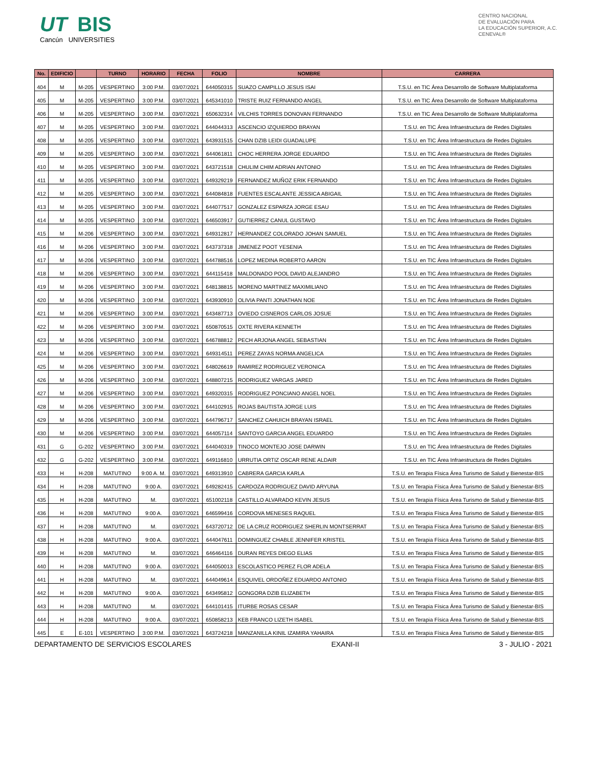UT BIS
Cancún UNIVERSITIES
CENTRO NACIONAL
DE EVALUACIÓN PARA
LA EDUCACIÓN SUPERIOR, A.C.
CENEVAL®
| No. | EDIFICIO | | TURNO | HORARIO | FECHA | FOLIO | NOMBRE | CARRERA |
| --- | --- | --- | --- | --- | --- | --- | --- | --- |
| 404 | M | M-205 | VESPERTINO | 3:00 P.M. | 03/07/2021 | 644050315 | SUAZO CAMPILLO JESUS ISAI | T.S.U. en TIC Área Desarrollo de Software Multiplataforma |
| 405 | M | M-205 | VESPERTINO | 3:00 P.M. | 03/07/2021 | 645341010 | TRISTE RUIZ FERNANDO ANGEL | T.S.U. en TIC Área Desarrollo de Software Multiplataforma |
| 406 | M | M-205 | VESPERTINO | 3:00 P.M. | 03/07/2021 | 650632314 | VILCHIS TORRES DONOVAN FERNANDO | T.S.U. en TIC Área Desarrollo de Software Multiplataforma |
| 407 | M | M-205 | VESPERTINO | 3:00 P.M. | 03/07/2021 | 644044313 | ASCENCIO IZQUIERDO BRAYAN | T.S.U. en TIC Área Infraestructura de Redes Digitales |
| 408 | M | M-205 | VESPERTINO | 3:00 P.M. | 03/07/2021 | 643931515 | CHAN DZIB LEIDI GUADALUPE | T.S.U. en TIC Área Infraestructura de Redes Digitales |
| 409 | M | M-205 | VESPERTINO | 3:00 P.M. | 03/07/2021 | 644061811 | CHOC HERRERA JORGE EDUARDO | T.S.U. en TIC Área Infraestructura de Redes Digitales |
| 410 | M | M-205 | VESPERTINO | 3:00 P.M. | 03/07/2021 | 643721518 | CHULIM CHIM ADRIAN ANTONIO | T.S.U. en TIC Área Infraestructura de Redes Digitales |
| 411 | M | M-205 | VESPERTINO | 3:00 P.M. | 03/07/2021 | 649329219 | FERNANDEZ MUÑOZ ERIK FERNANDO | T.S.U. en TIC Área Infraestructura de Redes Digitales |
| 412 | M | M-205 | VESPERTINO | 3:00 P.M. | 03/07/2021 | 644084818 | FUENTES ESCALANTE JESSICA ABIGAIL | T.S.U. en TIC Área Infraestructura de Redes Digitales |
| 413 | M | M-205 | VESPERTINO | 3:00 P.M. | 03/07/2021 | 644077517 | GONZALEZ ESPARZA JORGE ESAU | T.S.U. en TIC Área Infraestructura de Redes Digitales |
| 414 | M | M-205 | VESPERTINO | 3:00 P.M. | 03/07/2021 | 646503917 | GUTIERREZ CANUL GUSTAVO | T.S.U. en TIC Área Infraestructura de Redes Digitales |
| 415 | M | M-206 | VESPERTINO | 3:00 P.M. | 03/07/2021 | 649312817 | HERNANDEZ COLORADO JOHAN SAMUEL | T.S.U. en TIC Área Infraestructura de Redes Digitales |
| 416 | M | M-206 | VESPERTINO | 3:00 P.M. | 03/07/2021 | 643737318 | JIMENEZ POOT YESENIA | T.S.U. en TIC Área Infraestructura de Redes Digitales |
| 417 | M | M-206 | VESPERTINO | 3:00 P.M. | 03/07/2021 | 644788516 | LOPEZ MEDINA ROBERTO AARON | T.S.U. en TIC Área Infraestructura de Redes Digitales |
| 418 | M | M-206 | VESPERTINO | 3:00 P.M. | 03/07/2021 | 644115418 | MALDONADO POOL DAVID ALEJANDRO | T.S.U. en TIC Área Infraestructura de Redes Digitales |
| 419 | M | M-206 | VESPERTINO | 3:00 P.M. | 03/07/2021 | 648138815 | MORENO MARTINEZ MAXIMILIANO | T.S.U. en TIC Área Infraestructura de Redes Digitales |
| 420 | M | M-206 | VESPERTINO | 3:00 P.M. | 03/07/2021 | 643930910 | OLIVIA PANTI JONATHAN NOE | T.S.U. en TIC Área Infraestructura de Redes Digitales |
| 421 | M | M-206 | VESPERTINO | 3:00 P.M. | 03/07/2021 | 643487713 | OVIEDO CISNEROS CARLOS JOSUE | T.S.U. en TIC Área Infraestructura de Redes Digitales |
| 422 | M | M-206 | VESPERTINO | 3:00 P.M. | 03/07/2021 | 650870515 | OXTE RIVERA KENNETH | T.S.U. en TIC Área Infraestructura de Redes Digitales |
| 423 | M | M-206 | VESPERTINO | 3:00 P.M. | 03/07/2021 | 646788812 | PECH ARJONA ANGEL SEBASTIAN | T.S.U. en TIC Área Infraestructura de Redes Digitales |
| 424 | M | M-206 | VESPERTINO | 3:00 P.M. | 03/07/2021 | 649314511 | PEREZ ZAYAS NORMA ANGELICA | T.S.U. en TIC Área Infraestructura de Redes Digitales |
| 425 | M | M-206 | VESPERTINO | 3:00 P.M. | 03/07/2021 | 648026619 | RAMIREZ RODRIGUEZ VERONICA | T.S.U. en TIC Área Infraestructura de Redes Digitales |
| 426 | M | M-206 | VESPERTINO | 3:00 P.M. | 03/07/2021 | 648807215 | RODRIGUEZ VARGAS JARED | T.S.U. en TIC Área Infraestructura de Redes Digitales |
| 427 | M | M-206 | VESPERTINO | 3:00 P.M. | 03/07/2021 | 649320315 | RODRIGUEZ PONCIANO ANGEL NOEL | T.S.U. en TIC Área Infraestructura de Redes Digitales |
| 428 | M | M-206 | VESPERTINO | 3:00 P.M. | 03/07/2021 | 644102915 | ROJAS BAUTISTA JORGE LUIS | T.S.U. en TIC Área Infraestructura de Redes Digitales |
| 429 | M | M-206 | VESPERTINO | 3:00 P.M. | 03/07/2021 | 644796717 | SANCHEZ CAHUICH BRAYAN ISRAEL | T.S.U. en TIC Área Infraestructura de Redes Digitales |
| 430 | M | M-206 | VESPERTINO | 3:00 P.M. | 03/07/2021 | 644057114 | SANTOYO GARCIA ANGEL EDUARDO | T.S.U. en TIC Área Infraestructura de Redes Digitales |
| 431 | G | G-202 | VESPERTINO | 3:00 P.M. | 03/07/2021 | 644040319 | TINOCO MONTEJO JOSE DARWIN | T.S.U. en TIC Área Infraestructura de Redes Digitales |
| 432 | G | G-202 | VESPERTINO | 3:00 P.M. | 03/07/2021 | 649116810 | URRUTIA ORTIZ OSCAR RENE ALDAIR | T.S.U. en TIC Área Infraestructura de Redes Digitales |
| 433 | H | H-208 | MATUTINO | 9:00 A. M. | 03/07/2021 | 649313910 | CABRERA GARCIA KARLA | T.S.U. en Terapia Física Área Turismo de Salud y Bienestar-BIS |
| 434 | H | H-208 | MATUTINO | 9:00 A. | 03/07/2021 | 649282415 | CARDOZA RODRIGUEZ DAVID ARYUNA | T.S.U. en Terapia Física Área Turismo de Salud y Bienestar-BIS |
| 435 | H | H-208 | MATUTINO | M. | 03/07/2021 | 651002118 | CASTILLO ALVARADO KEVIN JESUS | T.S.U. en Terapia Física Área Turismo de Salud y Bienestar-BIS |
| 436 | H | H-208 | MATUTINO | 9:00 A. | 03/07/2021 | 646599416 | CORDOVA MENESES RAQUEL | T.S.U. en Terapia Física Área Turismo de Salud y Bienestar-BIS |
| 437 | H | H-208 | MATUTINO | M. | 03/07/2021 | 643720712 | DE LA CRUZ RODRIGUEZ SHERLIN MONTSERRAT | T.S.U. en Terapia Física Área Turismo de Salud y Bienestar-BIS |
| 438 | H | H-208 | MATUTINO | 9:00 A. | 03/07/2021 | 644047611 | DOMINGUEZ CHABLE JENNIFER KRISTEL | T.S.U. en Terapia Física Área Turismo de Salud y Bienestar-BIS |
| 439 | H | H-208 | MATUTINO | M. | 03/07/2021 | 646464116 | DURAN REYES DIEGO ELIAS | T.S.U. en Terapia Física Área Turismo de Salud y Bienestar-BIS |
| 440 | H | H-208 | MATUTINO | 9:00 A. | 03/07/2021 | 644050013 | ESCOLASTICO PEREZ FLOR ADELA | T.S.U. en Terapia Física Área Turismo de Salud y Bienestar-BIS |
| 441 | H | H-208 | MATUTINO | M. | 03/07/2021 | 644049614 | ESQUIVEL ORDOÑEZ EDUARDO ANTONIO | T.S.U. en Terapia Física Área Turismo de Salud y Bienestar-BIS |
| 442 | H | H-208 | MATUTINO | 9:00 A. | 03/07/2021 | 643495812 | GONGORA DZIB ELIZABETH | T.S.U. en Terapia Física Área Turismo de Salud y Bienestar-BIS |
| 443 | H | H-208 | MATUTINO | M. | 03/07/2021 | 644101415 | ITURBE ROSAS CESAR | T.S.U. en Terapia Física Área Turismo de Salud y Bienestar-BIS |
| 444 | H | H-208 | MATUTINO | 9:00 A. | 03/07/2021 | 650858213 | KEB FRANCO LIZETH ISABEL | T.S.U. en Terapia Física Área Turismo de Salud y Bienestar-BIS |
| 445 | E | E-101 | VESPERTINO | 3:00 P.M. | 03/07/2021 | 643724218 | MANZANILLA KINIL IZAMIRA YAHAIRA | T.S.U. en Terapia Física Área Turismo de Salud y Bienestar-BIS |
DEPARTAMENTO DE SERVICIOS ESCOLARES EXANI-II 3 - JULIO - 2021